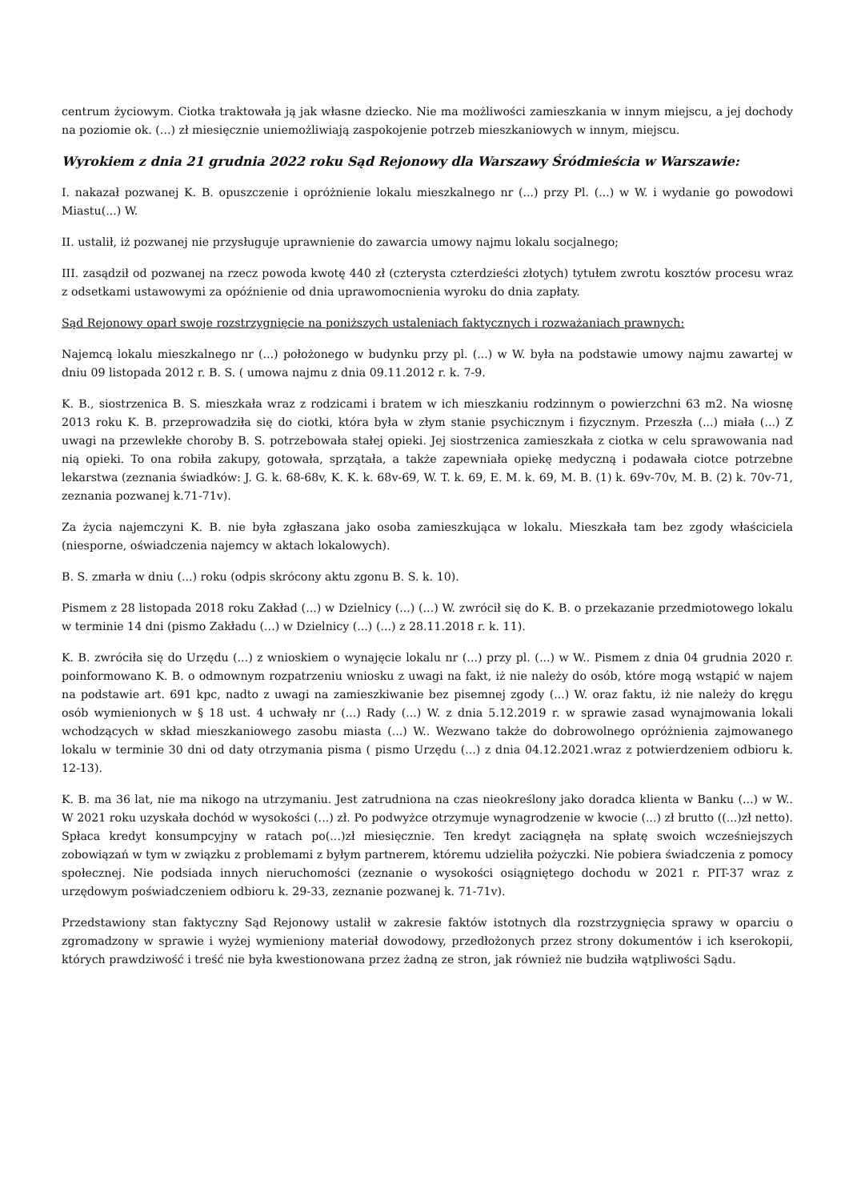centrum życiowym. Ciotka traktowała ją jak własne dziecko. Nie ma możliwości zamieszkania w innym miejscu, a jej dochody na poziomie ok. (...) zł miesięcznie uniemożliwiają zaspokojenie potrzeb mieszkaniowych w innym, miejscu.
Wyrokiem z dnia 21 grudnia 2022 roku Sąd Rejonowy dla Warszawy Śródmieścia w Warszawie:
I. nakazał pozwanej K. B. opuszczenie i opróżnienie lokalu mieszkalnego nr (...) przy Pl. (...) w W. i wydanie go powodowi Miastu(...) W.
II. ustalił, iż pozwanej nie przysługuje uprawnienie do zawarcia umowy najmu lokalu socjalnego;
III. zasądził od pozwanej na rzecz powoda kwotę 440 zł (czterysta czterdzieści złotych) tytułem zwrotu kosztów procesu wraz z odsetkami ustawowymi za opóźnienie od dnia uprawomocnienia wyroku do dnia zapłaty.
Sąd Rejonowy oparł swoje rozstrzygnięcie na poniższych ustaleniach faktycznych i rozważaniach prawnych:
Najemcą lokalu mieszkalnego nr (...) położonego w budynku przy pl. (...) w W. była na podstawie umowy najmu zawartej w dniu 09 listopada 2012 r. B. S. ( umowa najmu z dnia 09.11.2012 r. k. 7-9.
K. B., siostrzenica B. S. mieszkała wraz z rodzicami i bratem w ich mieszkaniu rodzinnym o powierzchni 63 m2. Na wiosnę 2013 roku K. B. przeprowadziła się do ciotki, która była w złym stanie psychicznym i fizycznym. Przeszła (...) miała (...) Z uwagi na przewlekłe choroby B. S. potrzebowała stałej opieki. Jej siostrzenica zamieszkała z ciotka w celu sprawowania nad nią opieki. To ona robiła zakupy, gotowała, sprzątała, a także zapewniała opiekę medyczną i podawała ciotce potrzebne lekarstwa (zeznania świadków: J. G. k. 68-68v, K. K. k. 68v-69, W. T. k. 69, E. M. k. 69, M. B. (1) k. 69v-70v, M. B. (2) k. 70v-71, zeznania pozwanej k.71-71v).
Za życia najemczyni K. B. nie była zgłaszana jako osoba zamieszkująca w lokalu. Mieszkała tam bez zgody właściciela (niesporne, oświadczenia najemcy w aktach lokalowych).
B. S. zmarła w dniu (...) roku (odpis skrócony aktu zgonu B. S. k. 10).
Pismem z 28 listopada 2018 roku Zakład (...) w Dzielnicy (...) (...) W. zwrócił się do K. B. o przekazanie przedmiotowego lokalu w terminie 14 dni (pismo Zakładu (...) w Dzielnicy (...) (...) z 28.11.2018 r. k. 11).
K. B. zwróciła się do Urzędu (...) z wnioskiem o wynajęcie lokalu nr (...) przy pl. (...) w W.. Pismem z dnia 04 grudnia 2020 r. poinformowano K. B. o odmownym rozpatrzeniu wniosku z uwagi na fakt, iż nie należy do osób, które mogą wstąpić w najem na podstawie art. 691 kpc, nadto z uwagi na zamieszkiwanie bez pisemnej zgody (...) W. oraz faktu, iż nie należy do kręgu osób wymienionych w § 18 ust. 4 uchwały nr (...) Rady (...) W. z dnia 5.12.2019 r. w sprawie zasad wynajmowania lokali wchodzących w skład mieszkaniowego zasobu miasta (...) W.. Wezwano także do dobrowolnego opróżnienia zajmowanego lokalu w terminie 30 dni od daty otrzymania pisma ( pismo Urzędu (...) z dnia 04.12.2021.wraz z potwierdzeniem odbioru k. 12-13).
K. B. ma 36 lat, nie ma nikogo na utrzymaniu. Jest zatrudniona na czas nieokreślony jako doradca klienta w Banku (...) w W.. W 2021 roku uzyskała dochód w wysokości (...) zł. Po podwyżce otrzymuje wynagrodzenie w kwocie (...) zł brutto ((...)zł netto). Spłaca kredyt konsumpcyjny w ratach po(...)zł miesięcznie. Ten kredyt zaciągnęła na spłatę swoich wcześniejszych zobowiązań w tym w związku z problemami z byłym partnerem, któremu udzieliła pożyczki. Nie pobiera świadczenia z pomocy społecznej. Nie podsiada innych nieruchomości (zeznanie o wysokości osiągniętego dochodu w 2021 r. PIT-37 wraz z urzędowym poświadczeniem odbioru k. 29-33, zeznanie pozwanej k. 71-71v).
Przedstawiony stan faktyczny Sąd Rejonowy ustalił w zakresie faktów istotnych dla rozstrzygnięcia sprawy w oparciu o zgromadzony w sprawie i wyżej wymieniony materiał dowodowy, przedłożonych przez strony dokumentów i ich kserokopii, których prawdziwość i treść nie była kwestionowana przez żadną ze stron, jak również nie budziła wątpliwości Sądu.